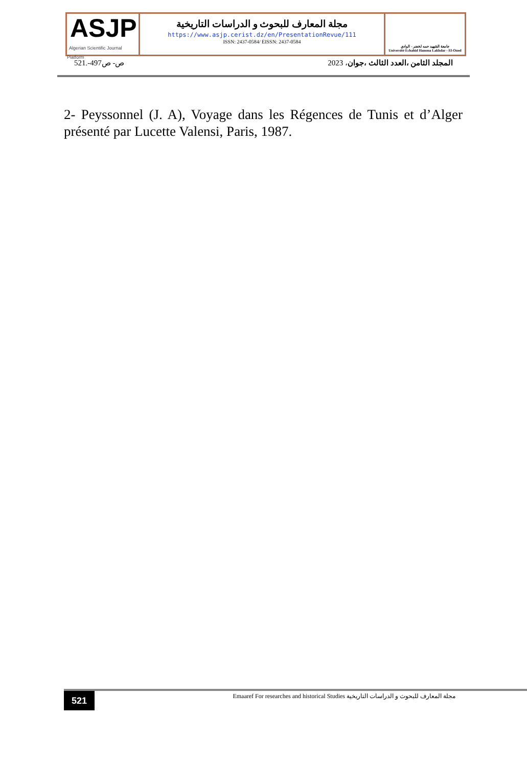ASJP
Algerian Scientific Journal Platform
مجلة المعارف للبحوث و الدراسات التاريخية
https://www.asjp.cerist.dz/en/PresentationRevue/111
ISSN: 2437-0584/ EISSN: 2437-0584
جامعة الشهيد حمه لخضر - الوادي
Université Echahid Hamma Lakhdar - El-Oued
ص- ص497-.521 المجلد الثامن ،العدد الثالث ،جوان، 2023
2- Peyssonnel (J. A), Voyage dans les Régences de Tunis et d’Alger présenté par Lucette Valensi, Paris, 1987.
521
Emaaref For researches and historical Studies مجلة المعارف للبحوث و الدراسات التاريخية